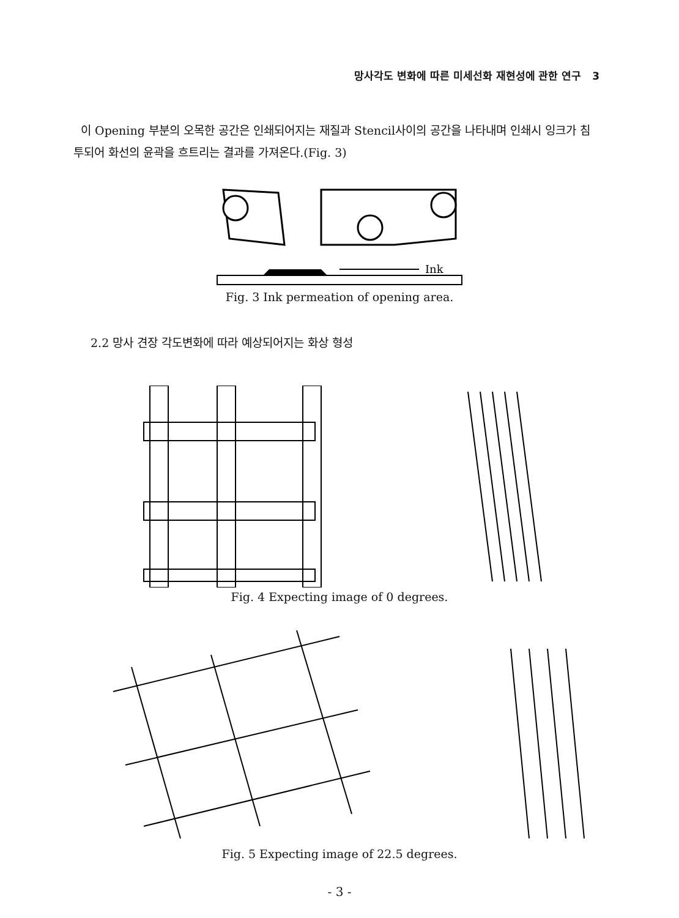망사각도 변화에 따른 미세선화 재현성에 관한 연구 3
이 Opening 부분의 오목한 공간은 인쇄되어지는 재질과 Stencil사이의 공간을 나타내며 인쇄시 잉크가 침투되어 화선의 윤곽을 흐트리는 결과를 가져온다.(Fig. 3)
Ink
Fig. 3 Ink permeation of opening area.
2.2 망사 견장 각도변화에 따라 예상되어지는 화상 형성
Fig. 4 Expecting image of 0 degrees.
Fig. 5 Expecting image of 22.5 degrees.
- 3 -